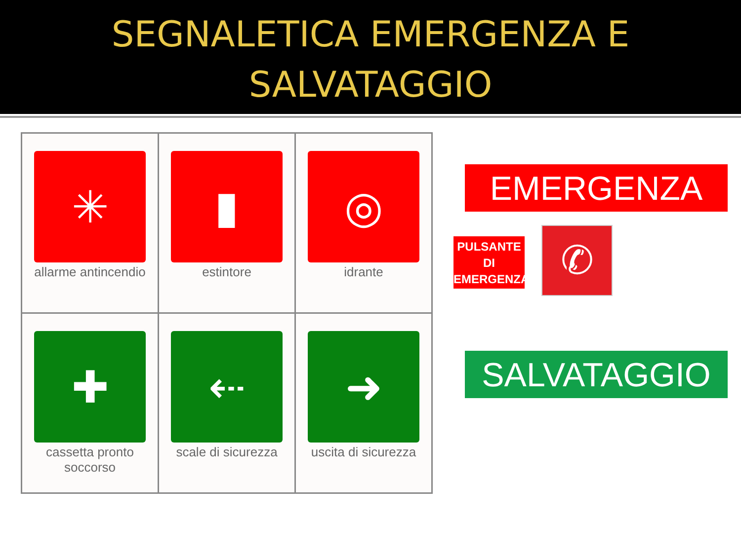SEGNALETICA EMERGENZA E
SALVATAGGIO
| ✳ allarme antincendio | ▮ estintore | ◎ idrante |
| ✚ cassetta pronto soccorso | ⇠ scale di sicurezza | ➜ uscita di sicurezza |
EMERGENZA
PULSANTE
DI
EMERGENZA
✆
SALVATAGGIO